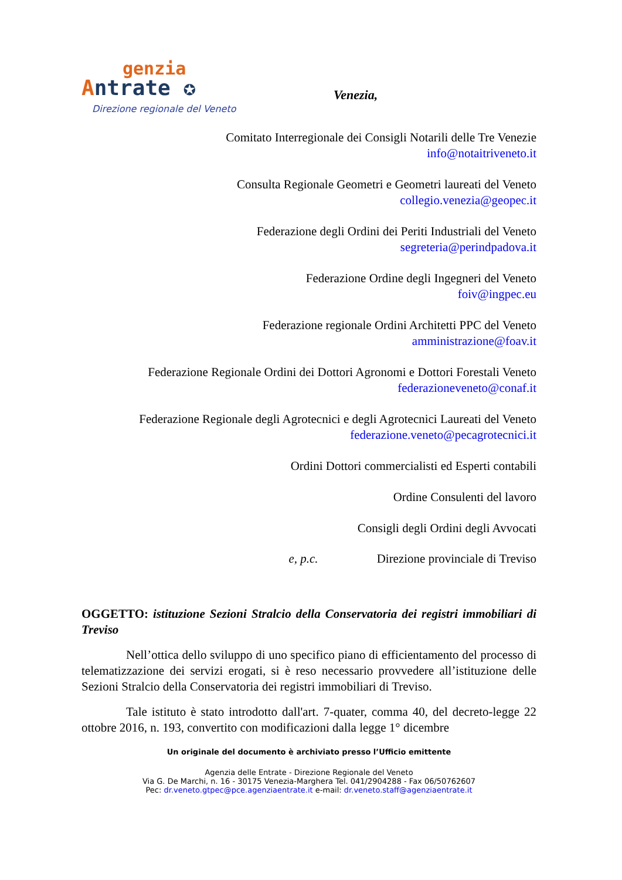genzia
Antrate ✪
Direzione regionale del Veneto
Venezia,
Comitato Interregionale dei Consigli Notarili delle Tre Venezie
info@notaitriveneto.it
Consulta Regionale Geometri e Geometri laureati del Veneto
collegio.venezia@geopec.it
Federazione degli Ordini dei Periti Industriali del Veneto
segreteria@perindpadova.it
Federazione Ordine degli Ingegneri del Veneto
foiv@ingpec.eu
Federazione regionale Ordini Architetti PPC del Veneto
amministrazione@foav.it
Federazione Regionale Ordini dei Dottori Agronomi e Dottori Forestali Veneto
federazioneveneto@conaf.it
Federazione Regionale degli Agrotecnici e degli Agrotecnici Laureati del Veneto
federazione.veneto@pecagrotecnici.it
Ordini Dottori commercialisti ed Esperti contabili
Ordine Consulenti del lavoro
Consigli degli Ordini degli Avvocati
e, p.c. Direzione provinciale di Treviso
OGGETTO: istituzione Sezioni Stralcio della Conservatoria dei registri immobiliari di Treviso
Nell’ottica dello sviluppo di uno specifico piano di efficientamento del processo di telematizzazione dei servizi erogati, si è reso necessario provvedere all’istituzione delle Sezioni Stralcio della Conservatoria dei registri immobiliari di Treviso.
Tale istituto è stato introdotto dall'art. 7-quater, comma 40, del decreto-legge 22 ottobre 2016, n. 193, convertito con modificazioni dalla legge 1° dicembre
Un originale del documento è archiviato presso l’Ufficio emittente
Agenzia delle Entrate - Direzione Regionale del Veneto
Via G. De Marchi, n. 16 - 30175 Venezia-Marghera Tel. 041/2904288 - Fax 06/50762607
Pec: dr.veneto.gtpec@pce.agenziaentrate.it e-mail: dr.veneto.staff@agenziaentrate.it